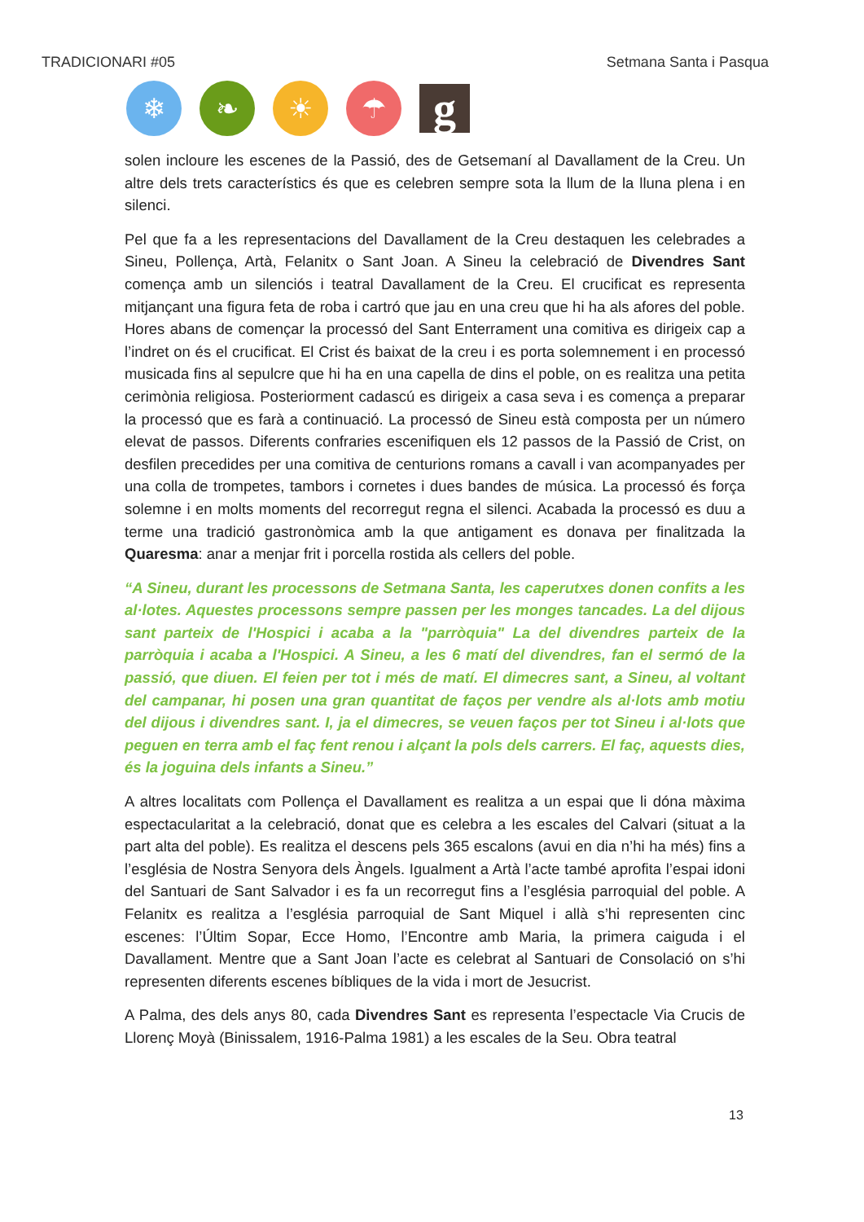TRADICIONARI #05 Setmana Santa i Pasqua
❄ ❧ ☀ ☂
g
solen incloure les escenes de la Passió, des de Getsemaní al Davallament de la Creu. Un altre dels trets característics és que es celebren sempre sota la llum de la lluna plena i en silenci.
Pel que fa a les representacions del Davallament de la Creu destaquen les celebrades a Sineu, Pollença, Artà, Felanitx o Sant Joan. A Sineu la celebració de Divendres Sant comença amb un silenciós i teatral Davallament de la Creu. El crucificat es representa mitjançant una figura feta de roba i cartró que jau en una creu que hi ha als afores del poble. Hores abans de començar la processó del Sant Enterrament una comitiva es dirigeix cap a l’indret on és el crucificat. El Crist és baixat de la creu i es porta solemnement i en processó musicada fins al sepulcre que hi ha en una capella de dins el poble, on es realitza una petita cerimònia religiosa. Posteriorment cadascú es dirigeix a casa seva i es comença a preparar la processó que es farà a continuació. La processó de Sineu està composta per un número elevat de passos. Diferents confraries escenifiquen els 12 passos de la Passió de Crist, on desfilen precedides per una comitiva de centurions romans a cavall i van acompanyades per una colla de trompetes, tambors i cornetes i dues bandes de música. La processó és força solemne i en molts moments del recorregut regna el silenci. Acabada la processó es duu a terme una tradició gastronòmica amb la que antigament es donava per finalitzada la Quaresma: anar a menjar frit i porcella rostida als cellers del poble.
“A Sineu, durant les processons de Setmana Santa, les caperutxes donen confits a les al·lotes. Aquestes processons sempre passen per les monges tancades. La del dijous sant parteix de l'Hospici i acaba a la "parròquia" La del divendres parteix de la parròquia i acaba a l'Hospici. A Sineu, a les 6 matí del divendres, fan el sermó de la passió, que diuen. El feien per tot i més de matí. El dimecres sant, a Sineu, al voltant del campanar, hi posen una gran quantitat de faços per vendre als al·lots amb motiu del dijous i divendres sant. I, ja el dimecres, se veuen faços per tot Sineu i al·lots que peguen en terra amb el faç fent renou i alçant la pols dels carrers. El faç, aquests dies, és la joguina dels infants a Sineu.”
A altres localitats com Pollença el Davallament es realitza a un espai que li dóna màxima espectacularitat a la celebració, donat que es celebra a les escales del Calvari (situat a la part alta del poble). Es realitza el descens pels 365 escalons (avui en dia n’hi ha més) fins a l’església de Nostra Senyora dels Àngels. Igualment a Artà l’acte també aprofita l’espai idoni del Santuari de Sant Salvador i es fa un recorregut fins a l’església parroquial del poble. A Felanitx es realitza a l’església parroquial de Sant Miquel i allà s’hi representen cinc escenes: l’Últim Sopar, Ecce Homo, l’Encontre amb Maria, la primera caiguda i el Davallament. Mentre que a Sant Joan l’acte es celebrat al Santuari de Consolació on s’hi representen diferents escenes bíbliques de la vida i mort de Jesucrist.
A Palma, des dels anys 80, cada Divendres Sant es representa l’espectacle Via Crucis de Llorenç Moyà (Binissalem, 1916-Palma 1981) a les escales de la Seu. Obra teatral
13